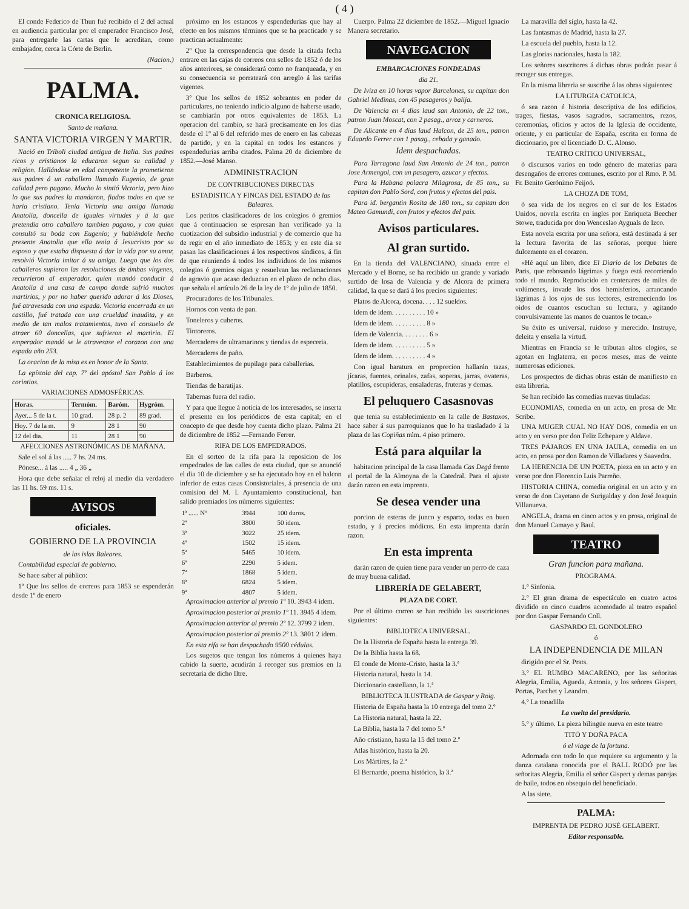( 4 )
El conde Federico de Thun fué recibido el 2 del actual en audiencia particular por el emperador Francisco José, para entregarle las cartas que le acreditan, como embajador, cerca la Córte de Berlin.
(Nacion.)
PALMA.
CRONICA RELIGIOSA.
Santo de mañana.
SANTA VICTORIA VIRGEN Y MARTIR.
Nació en Tríboli ciudad antigua de Italia. Sus padres ricos y cristianos la educaron segun su calidad y religion. Hallándose en edad competente la prometieron sus padres á un caballero llamado Eugenio, de gran calidad pero pagano. Mucho lo sintió Victoria, pero hizo lo que sus padres la mandaron, fiados todos en que se haria cristiano. Tenia Victoria una amiga llamada Anatolia, doncella de iguales virtudes y á la que pretendia otro caballero tambien pagano, y con quien consultó su boda con Eugenio; y habiéndole hecho presente Anatolia que ella tenia á Jesucristo por su esposo y que estaba dispuesta á dar la vida por su amor, resolvió Victoria imitar á su amiga. Luego que los dos caballeros supieron las resoluciones de ámbas vírgenes, recurrieron al emperador, quien mandó conducir á Anatolia á una casa de campo donde sufrió muchos martirios, y por no haber querido adorar á los Dioses, fué atravesada con una espada. Victoria encerrada en un castillo, fué tratada con una crueldad inaudita, y en medio de tan malos tratamientos, tuvo el consuelo de atraer 60 doncellas, que sufrieron el martirio. El emperador mandó se le atravesase el corazon con una espada año 253.
La oracion de la misa es en honor de la Santa.
La epístola del cap. 7º del apóstol San Pablo á los corintios.
VARIACIONES ADMOSFÉRICAS.
| Horas. | Termóm. | Baróm. | Hygróm. |
| --- | --- | --- | --- |
| Ayer... 5 de la t. | 10 grad. | 28 p. 2 | 89 grad. |
| Hoy. 7 de la m. | 9 | 28 1 | 90 |
| 12 del dia. | 11 | 28 1 | 90 |
AFECCIONES ASTRONÓMICAS DE MAÑANA.
Sale el sol á las ..... 7 hs. 24 ms.
Pónese... á las ..... 4 „ 36 „
Hora que debe señalar el reloj al medio dia verdadero las 11 hs. 59 ms. 11 s.
AVISOS
oficiales.
GOBIERNO DE LA PROVINCIA
de las islas Baleares.
Contabilidad especial de gobierno.
Se hace saber al público:
1º Que los sellos de correos para 1853 se espenderán desde 1º de enero
próximo en los estancos y espendedurias que hay al efecto en los mismos términos que se ha practicado y se practican actualmente:
2º Que la correspondencia que desde la citada fecha entrare en las cajas de correos con sellos de 1852 ó de los años anteriores, se considerará como no franqueada, y en su consecuencia se porrateará con arreglo á las tarifas vigentes.
3º Que los sellos de 1852 sobrantes en poder de particulares, no teniendo indicio alguno de haberse usado, se cambiarán por otros equivalentes de 1853. La operacion del cambio, se hará precisamente en los dias desde el 1º al 6 del referido mes de enero en las cabezas de partido, y en la capital en todos los estancos y espendedurias arriba citados. Palma 20 de diciembre de 1852.—José Manso.
ADMINISTRACION
DE CONTRIBUCIONES DIRECTAS
ESTADISTICA Y FINCAS DEL ESTADO de las Baleares.
Los peritos clasificadores de los colegios ó gremios que á continuacion se espresan han verificado ya la cuotizacion del subsidio industrial y de comercio que ha de regir en el año inmediato de 1853; y en este dia se pasan las clasificaciones á los respectivos síndicos, á fin de que reuniendo á todos los individuos de los mismos colegios ó gremios oigan y resuelvan las reclamaciones de agravio que acaso deduzcan en el plazo de ocho dias, que señala el artículo 26 de la ley de 1º de julio de 1850.
Procuradores de los Tribunales.
Hornos con venta de pan.
Toneleros y cuberos.
Tintoreros.
Mercaderes de ultramarinos y tiendas de especeria.
Mercaderes de paño.
Establecimientos de pupilage para caballerias.
Barberos.
Tiendas de baratijas.
Tabernas fuera del radio.
Y para que llegue á noticia de los interesados, se inserta el presente en los periódicos de esta capital; en el concepto de que desde hoy cuenta dicho plazo. Palma 21 de diciembre de 1852 —Fernando Ferrer.
RIFA DE LOS EMPEDRADOS.
En el sorteo de la rifa para la reposicion de los empedrados de las calles de esta ciudad, que se anunció el dia 10 de diciembre y se ha ejecutado hoy en el balcon inferior de estas casas Consistoriales, á presencia de una comision del M. I. Ayuntamiento constitucional, han salido premiados los números siguientes:
| 1ª ...... Nº | 3944 | 100 duros. |
| 2ª | 3800 | 50 idem. |
| 3ª | 3022 | 25 idem. |
| 4ª | 1502 | 15 idem. |
| 5ª | 5465 | 10 idem. |
| 6ª | 2290 | 5 idem. |
| 7ª | 1868 | 5 idem. |
| 8ª | 6824 | 5 idem. |
| 9ª | 4807 | 5 idem. |
Aproximacion anterior al premio 1º 10. 3943 4 idem.
Aproximacion posterior al premio 1º 11. 3945 4 idem.
Aproximacion anterior al premio 2º 12. 3799 2 idem.
Aproximacion posterior al premio 2º 13. 3801 2 idem.
En esta rifa se han despachado 9500 cédulas.
Los sugetos que tengan los números á quienes haya cabido la suerte, acudirán á recoger sus premios en la secretaria de dicho Iltre.
Cuerpo. Palma 22 diciembre de 1852.—Miguel Ignacio Manera secretario.
NAVEGACION
EMBARCACIONES FONDEADAS
dia 21.
De Iviza en 10 horas vapor Barcelones, su capitan don Gabriel Medinas, con 45 pasageros y balija.
De Valencia en 4 dias laud san Antonio, de 22 ton., patron Juan Moscat, con 2 pasag., arroz y carneros.
De Alicante en 4 dias laud Halcon, de 25 ton., patron Eduardo Ferrer con 1 pasag., cebada y ganado.
Idem despachadas.
Para Tarragona laud San Antonio de 24 ton., patron Jose Armengol, con un pasagero, azucar y efectos.
Para la Habana polacra Milagrosa, de 85 ton., su capitan don Pablo Sord, con frutos y efectos del pais.
Para id. bergantin Rosita de 180 ton., su capitan don Mateo Gamundi, con frutos y efectos del pais.
Avisos particulares.
Al gran surtido.
En la tienda del VALENCIANO, situada entre el Mercado y el Borne, se ha recibido un grande y variado surtido de losa de Valencia y de Alcora de primera calidad, la que se dará á los precios siguientes:
Platos de Alcora, docena. . . . 12 sueldos.
Idem de idem. . . . . . . . . . 10 »
Idem de idem. . . . . . . . . . 8 »
Idem de Valencia. . . . . . . . 6 »
Idem de idem. . . . . . . . . . 5 »
Idem de idem. . . . . . . . . . 4 »
Con igual baratura en proporcion hallarán tazas, jícaras, fuentes, orinales, zafas, soperas, jarras, ovateras, platillos, escupideras, ensaladeras, fruteras y demas.
El peluquero Casasnovas
que tenia su establecimiento en la calle de Bastaxos, hace saber á sus parroquianos que lo ha trasladado á la plaza de las Copiñas núm. 4 piso primero.
Está para alquilar la
habitacion principal de la casa llamada Cas Degá frente el portal de la Almoyna de la Catedral. Para el ajuste darán razon en esta imprenta.
Se desea vender una
porcion de esteras de junco y esparto, todas en buen estado, y á precios módicos. En esta imprenta darán razon.
En esta imprenta
darán razon de quien tiene para vender un perro de caza de muy buena calidad.
LIBRERÍA DE GELABERT,
PLAZA DE CORT.
Por el último correo se han recibido las suscriciones siguientes:
BIBLIOTECA UNIVERSAL.
De la Historia de España hasta la entrega 39.
De la Biblia hasta la 68.
El conde de Monte-Cristo, hasta la 3.ª
Historia natural, hasta la 14.
Diccionario castellano, la 1.ª
BIBLIOTECA ILUSTRADA de Gaspar y Roig.
Historia de España hasta la 10 entrega del tomo 2.º
La Historia natural, hasta la 22.
La Biblia, hasta la 7 del tomo 5.º
Año cristiano, hasta la 15 del tomo 2.º
Atlas histórico, hasta la 20.
Los Mártires, la 2.ª
El Bernardo, poema histórico, la 3.ª
La maravilla del siglo, hasta la 42.
Las fantasmas de Madrid, hasta la 27.
La escuela del pueblo, hasta la 12.
Las glorias nacionales, hasta la 182.
Los señores suscritores á dichas obras podrán pasar á recoger sus entregas.
En la misma libreria se suscribe á las obras siguientes:
LA LITURGIA CATOLICA,
ó sea razon é historia descriptiva de los edificios, trages, fiestas, vasos sagrados, sacramentos, rezos, ceremonias, oficios y actos de la Iglesia de occidente, oriente, y en particular de España, escrita en forma de diccionario, por el licenciado D. C. Alonso.
TEATRO CRÍTICO UNIVERSAL,
ó discursos varios en todo género de materias para desengaños de errores comunes, escrito por el Rmo. P. M. Fr. Benito Gerónimo Feijoó.
LA CHOZA DE TOM,
ó sea vida de los negros en el sur de los Estados Unidos, novela escrita en ingles por Enriqueta Beecher Stowe, traducida por don Wenceslao Ayguals de Izco.
Esta novela escrita por una señora, está destinada á ser la lectura favorita de las señoras, porque hiere dulcemente en el corazon.
«Hé aquí un libro, dice El Diario de los Debates de Paris, que rebosando lágrimas y fuego está recorriendo todo el mundo. Reproducido en centenares de miles de volúmenes, invade los dos hemisferios, arrancando lágrimas á los ojos de sus lectores, estremeciendo los oidos de cuantos escuchan su lectura, y agitando convulsivamente las manos de cuantos le tocan.»
Su éxito es universal, ruidoso y merecido. Instruye, deleita y enseña la virtud.
Mientras en Francia se le tributan altos elogios, se agotan en Inglaterra, en pocos meses, mas de veinte numerosas ediciones.
Los prospectos de dichas obras están de manifiesto en esta libreria.
Se han recibido las comedias nuevas tituladas:
ECONOMIAS, comedia en un acto, en prosa de Mr. Scribe.
UNA MUGER CUAL NO HAY DOS, comedia en un acto y en verso por don Feliz Echepare y Aldave.
TRES PÁJAROS EN UNA JAULA, comedia en un acto, en prosa por don Ramon de Villadares y Saavedra.
LA HERENCIA DE UN POETA, pieza en un acto y en verso por don Florencio Luis Parreño.
HISTORIA CHINA, comedia original en un acto y en verso de don Cayetano de Surigalday y don José Joaquin Villanueva.
ANGELA, drama en cinco actos y en prosa, original de don Manuel Camayo y Baul.
TEATRO
Gran funcion para mañana.
PROGRAMA.
1.º Sinfonia.
2.º El gran drama de espectáculo en cuatro actos dividido en cinco cuadros acomodado al teatro español por don Gaspar Fernando Coll.
GASPARDO EL GONDOLERO
ó
LA INDEPENDENCIA DE MILAN
dirigido por el Sr. Prats.
3.º EL RUMBO MACARENO, por las señoritas Alegria, Emilia, Agueda, Antonia, y los señores Gispert, Portas, Parchet y Leandro.
4.º La tonadilla
La vuelta del presidario.
5.º y último. La pieza bilingüe nueva en este teatro
TITÓ Y DOÑA PACA
ó el viage de la fortuna.
Adornada con todo lo que requiere su argumento y la danza catalana conocida por el BALL RODÓ por las señoritas Alegria, Emilia el señor Gispert y demas parejas de baile, todos en obsequio del beneficiado.
A las siete.
PALMA:
IMPRENTA DE PEDRO JOSÉ GELABERT.
Editor responsable.